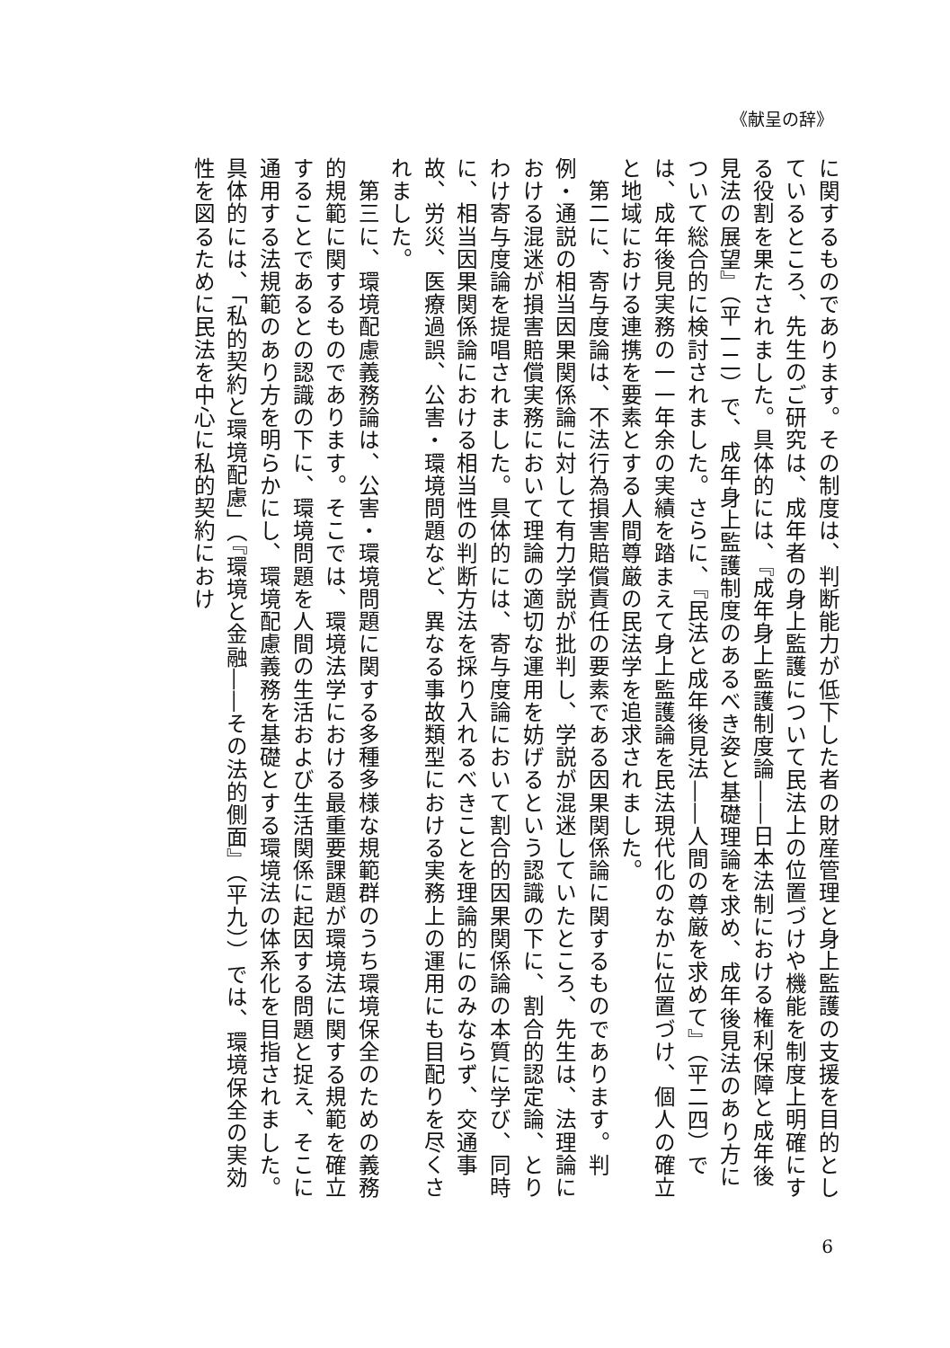《献呈の辞》
に関するものであります。その制度は、判断能力が低下した者の財産管理と身上監護の支援を目的としているところ、先生のご研究は、成年者の身上監護について民法上の位置づけや機能を制度上明確にする役割を果たされました。具体的には、『成年身上監護制度論――日本法制における権利保障と成年後見法の展望』（平一二）で、成年身上監護制度のあるべき姿と基礎理論を求め、成年後見法のあり方について総合的に検討されました。さらに、『民法と成年後見法――人間の尊厳を求めて』（平二四）では、成年後見実務の一一年余の実績を踏まえて身上監護論を民法現代化のなかに位置づけ、個人の確立と地域における連携を要素とする人間尊厳の民法学を追求されました。
　第二に、寄与度論は、不法行為損害賠償責任の要素である因果関係論に関するものであります。判例・通説の相当因果関係論に対して有力学説が批判し、学説が混迷していたところ、先生は、法理論における混迷が損害賠償実務において理論の適切な運用を妨げるという認識の下に、割合的認定論、とりわけ寄与度論を提唱されました。具体的には、寄与度論において割合的因果関係論の本質に学び、同時に、相当因果関係論における相当性の判断方法を採り入れるべきことを理論的にのみならず、交通事故、労災、医療過誤、公害・環境問題など、異なる事故類型における実務上の運用にも目配りを尽くされました。
　第三に、環境配慮義務論は、公害・環境問題に関する多種多様な規範群のうち環境保全のための義務的規範に関するものであります。そこでは、環境法学における最重要課題が環境法に関する規範を確立することであるとの認識の下に、環境問題を人間の生活および生活関係に起因する問題と捉え、そこに通用する法規範のあり方を明らかにし、環境配慮義務を基礎とする環境法の体系化を目指されました。具体的には、「私的契約と環境配慮」（『環境と金融――その法的側面』（平九））では、環境保全の実効性を図るために民法を中心に私的契約におけ
6